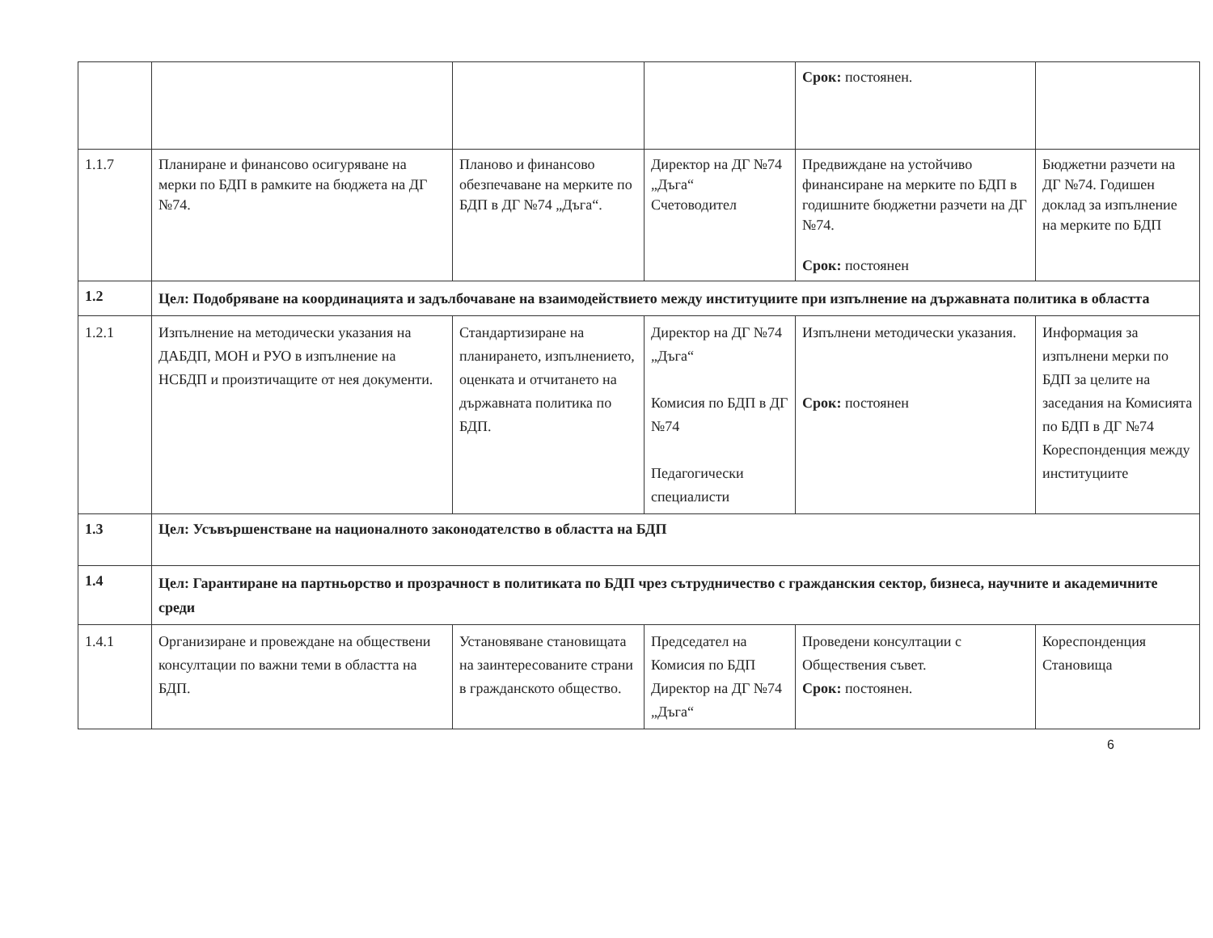| | | | | Срок: постоянен. | |
| 1.1.7 | Планиране и финансово осигуряване на мерки по БДП в рамките на бюджета на ДГ №74. | Планово и финансово обезпечаване на мерките по БДП в ДГ №74 „Дъга“. | Директор на ДГ №74 „Дъга“ Счетоводител | Предвиждане на устойчиво финансиране на мерките по БДП в годишните бюджетни разчети на ДГ №74. Срок: постоянен | Бюджетни разчети на ДГ №74. Годишен доклад за изпълнение на мерките по БДП |
| 1.2 | Цел: Подобряване на координацията и задълбочаване на взаимодействието между институциите при изпълнение на държавната политика в областта | | | | |
| 1.2.1 | Изпълнение на методически указания на ДАБДП, МОН и РУО в изпълнение на НСБДП и произтичащите от нея документи. | Стандартизиране на планирането, изпълнението, оценката и отчитането на държавната политика по БДП. | Директор на ДГ №74 „Дъга“ Комисия по БДП в ДГ №74 Педагогически специалисти | Изпълнени методически указания. Срок: постоянен | Информация за изпълнени мерки по БДП за целите на заседания на Комисията по БДП в ДГ №74 Кореспонденция между институциите |
| 1.3 | Цел: Усъвършенстване на националното законодателство в областта на БДП | | | | |
| 1.4 | Цел: Гарантиране на партньорство и прозрачност в политиката по БДП чрез сътрудничество с гражданския сектор, бизнеса, научните и академичните среди | | | | |
| 1.4.1 | Организиране и провеждане на обществени консултации по важни теми в областта на БДП. | Установяване становищата на заинтересованите страни в гражданското общество. | Председател на Комисия по БДП Директор на ДГ №74 „Дъга“ | Проведени консултации с Обществения съвет. Срок: постоянен. | Кореспонденция Становища |
6